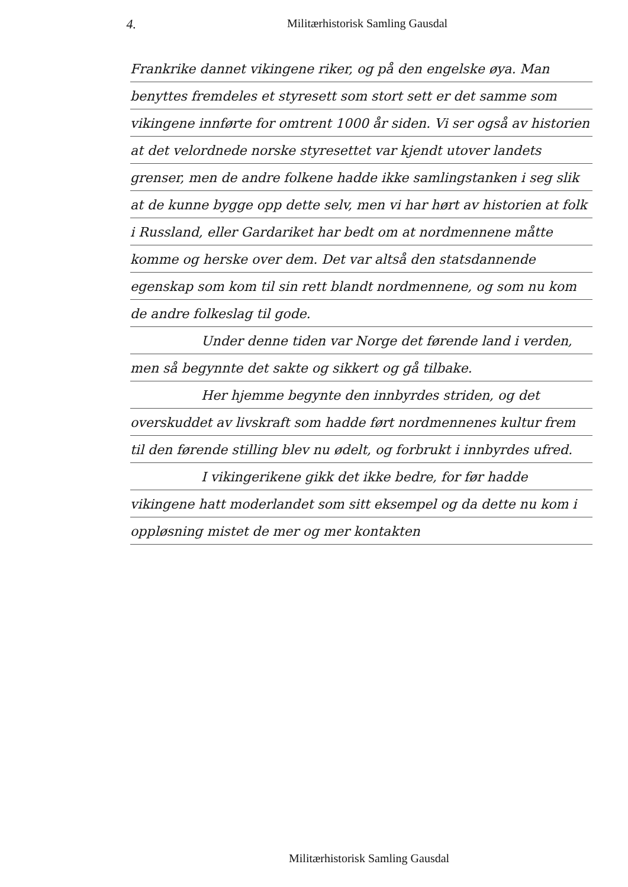4. Militærhistorisk Samling Gausdal
Frankrike dannet vikingene riker, og på den engelske øya. Man benyttes fremdeles et styresett som stort sett er det samme som vikingene innførte for omtrent 1000 år siden. Vi ser også av historien at det velordnede norske styresettet var kjendt utover landets grenser, men de andre folkene hadde ikke samlingstanken i seg slik at de kunne bygge opp dette selv, men vi har hørt av historien at folk i Russland, eller Gardariket har bedt om at nordmennene måtte komme og herske over dem. Det var altså den statsdannende egenskap som kom til sin rett blandt nordmennene, og som nu kom de andre folkeslag til gode.
Under denne tiden var Norge det førende land i verden, men så begynnte det sakte og sikkert og gå tilbake.
Her hjemme begynte den innbyrdes striden, og det overskuddet av livskraft som hadde ført nordmennenes kultur frem til den førende stilling blev nu ødelt, og forbrukt i innbyrdes ufred.
I vikingerikene gikk det ikke bedre, for før hadde vikingene hatt moderlandet som sitt eksempel og da dette nu kom i oppløsning mistet de mer og mer kontakten
Militærhistorisk Samling Gausdal